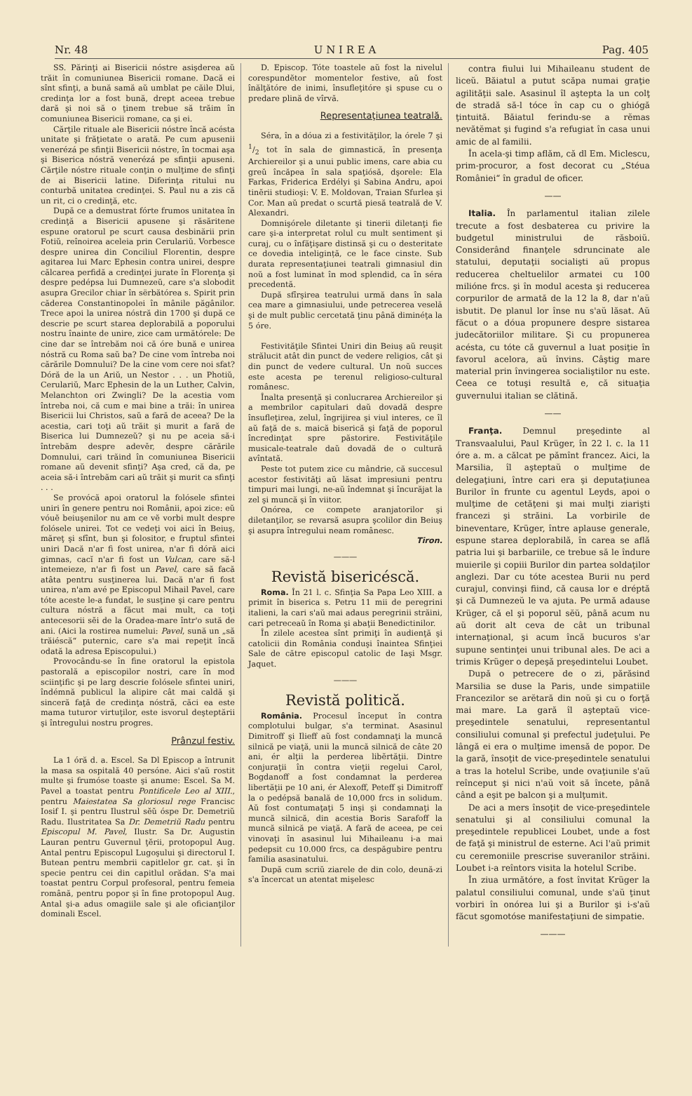Nr. 48 U N I R E A Pag. 405
SS. Părinţi ai Bisericii nóstre asişderea aŭ trăit în comuniunea Bisericii romane. Dacă ei sînt sfinţi, a bună samă aŭ umblat pe căile Dlui, credinţa lor a fost bună, drept aceea trebue dară şi noi să o ţinem trebue să trăim în comuniunea Bisericii romane, ca şi ei.
Cărţile rituale ale Bisericii nóstre încă acésta unitate şi frăţietate o arată. Pe cum apusenii venerézá pe sfinţii Bisericii nóstre, în tocmai aşa şi Biserica nóstră venerézá pe sfinţii apuseni. Cărţile nóstre rituale conţin o mulţime de sfinţi de ai Bisericii latine. Diferinţa ritului nu conturbă unitatea credinţei. S. Paul nu a zis că un rit, ci o credinţă, etc.
După ce a demustrat fórte frumos unitatea în credinţă a Bisericii apusene şi răsăritene espune oratorul pe scurt causa desbinării prin Fotiŭ, reînoirea aceleia prin Cerulariŭ. Vorbesce despre unirea din Conciliul Florentin, despre agitarea lui Marc Ephesin contra unirei, despre călcarea perfidă a credinţei jurate în Florenţa şi despre pedépsa lui Dumnezeŭ, care s'a slobodit asupra Grecilor chiar în sërbătórea s. Spirit prin căderea Constantinopolei în mânile păgânilor. Trece apoi la unirea nóstră din 1700 şi după ce descrie pe scurt starea deplorabilă a poporului nostru înainte de unire, zice cam următórele: De cine dar se întrebăm noi că óre bună e unirea nóstră cu Roma saŭ ba? De cine vom întreba noi cărările Domnului? De la cine vom cere noi sfat? Dóră de la un Ariŭ, un Nestor . . . un Photiŭ, Cerulariŭ, Marc Ephesin de la un Luther, Calvin, Melanchton ori Zwingli? De la acestia vom întreba noi, că cum e mai bine a trăi: în unirea Bisericii lui Christos, saŭ a fară de aceea? De la acestia, cari toţi aŭ trăit şi murit a fară de Biserica lui Dumnezeŭ? şi nu pe aceia să-i întrebăm despre adevěr, despre cărările Domnului, cari trăind în comuniunea Bisericii romane aŭ devenit sfinţi? Aşa cred, că da, pe aceia să-i întrebăm cari aŭ trăit şi murit ca sfinţi . . .
Se provócă apoi oratorul la folósele sfintei uniri în genere pentru noi Românii, apoi zice: eŭ vóuĕ beiuşenilor nu am ce vĕ vorbi mult despre folósele unirei. Tot ce vedeţi voi aici în Beiuş, măreţ şi sfînt, bun şi folositor, e fruptul sfintei uniri Dacă n'ar fi fost unirea, n'ar fi dóră aici gimnas, cacĭ n'ar fi fost un Vulcan, care să-l intemeieze, n'ar fi fost un Pavel, care să facă atâta pentru susţinerea lui. Dacă n'ar fi fost unirea, n'am avé pe Episcopul Mihail Pavel, care tóte aceste le-a fundat, le susţine şi care pentru cultura nóstră a făcut mai mult, ca toţi antecesorii sĕi de la Oradea-mare într'o sută de ani. (Aici la rostirea numelui: Pavel, sună un „să trăiéscă“ puternic, care s'a mai repeţit încă odată la adresa Episcopului.)
Provocându-se în fine oratorul la epistola pastorală a episcopilor nostri, care în mod sciinţific şi pe larg descrie folósele sfintei uniri, îndémnă publicul la alipire cât mai caldă şi sinceră faţă de credinţa nóstră, căci ea este mama tuturor virtuţilor, este isvorul deşteptării şi întregului nostru progres.
Prânzul festiv.
La 1 óră d. a. Escel. Sa Dl Episcop a întrunit la masa sa ospitală 40 persóne. Aici s'aŭ rostit multe şi frumóse toaste şi anume: Escel. Sa M. Pavel a toastat pentru Pontificele Leo al XIII., pentru Maiestatea Sa gloriosul rege Francisc Iosif I. şi pentru Ilustrul sĕŭ óspe Dr. Demetriŭ Radu. Ilustritatea Sa Dr. Demetriŭ Radu pentru Episcopul M. Pavel, Ilustr. Sa Dr. Augustin Lauran pentru Guvernul ţĕrii, protopopul Aug. Antal pentru Episcopul Lugoşului şi directorul I. Butean pentru membrii capitlelor gr. cat. şi în specie pentru cei din capitlul orădan. S'a mai toastat pentru Corpul profesoral, pentru femeia română, pentru popor şi în fine protopopul Aug. Antal şi-a adus omagiile sale şi ale oficianţilor dominali Escel.
D. Episcop. Tóte toastele aŭ fost la nivelul corespundĕtor momentelor festive, aŭ fost înălţătóre de inimi, însufleţitóre şi spuse cu o predare plină de vîrvă.
Representaţiunea teatrală.
Séra, în a dóua zi a festivităţilor, la órele 7 şi 1/2 tot în sala de gimnastică, în presenţa Archiereilor şi a unui public imens, care abia cu greŭ încăpea în sala spaţiósă, dşorele: Ela Farkas, Friderica Erdélyi şi Sabina Andru, apoi tinĕrii studioşi: V. E. Moldovan, Traian Sfurlea şi Cor. Man aŭ predat o scurtă piesă teatrală de V. Alexandri.
Domnişórele diletante şi tinerii diletanţi fie care şi-a interpretat rolul cu mult sentiment şi curaj, cu o înfăţişare distinsă şi cu o desteritate ce dovedia inteligință, ce le face cinste. Sub durata representaţiunei teatrali gimnasiul din noŭ a fost luminat în mod splendid, ca în séra precedentă.
După sfîrşirea teatrului urmă dans în sala cea mare a gimnasiului, unde petrecerea veselă şi de mult public cercetată ţinu până diminéţa la 5 óre.
Festivităţile Sfintei Uniri din Beiuş aŭ reuşit strălucit atât din punct de vedere religios, cât şi din punct de vedere cultural. Un noŭ succes este acesta pe terenul religioso-cultural românesc.
Înalta presenţă şi conlucrarea Archiereilor şi a membrilor capitulari daŭ dovadă despre însufleţirea, zelul, îngrijirea şi viul interes, ce îl aŭ faţă de s. maică biserică şi faţă de poporul încredinţat spre păstorire. Festivităţile musicale-teatrale daŭ dovadă de o cultură avîntată.
Peste tot putem zice cu mândrie, că succesul acestor festivităţi aŭ lăsat impresiuni pentru timpuri mai lungi, ne-aŭ îndemnat şi încurăjat la zel şi muncă şi în viitor.
Onórea, ce compete aranjatorilor şi diletanţilor, se revarsă asupra şcolilor din Beiuş şi asupra întregului neam românesc.
Tiron.
———
Revistă bisericéscă.
Roma. În 21 l. c. Sfinţia Sa Papa Leo XIII. a primit în biserica s. Petru 11 mii de peregrini italieni, la cari s'aŭ mai adaus peregrinii străini, cari petreceaŭ în Roma şi abaţii Benedictinilor.
În zilele acestea sînt primiţi în audienţă şi catolicii din România conduşi înaintea Sfinţiei Sale de către episcopul catolic de Iaşi Msgr. Jaquet.
———
Revistă politică.
România. Procesul început în contra complotului bulgar, s'a terminat. Asasinul Dimitroff şi Ilieff aŭ fost condamnaţi la muncă silnică pe viaţă, unii la muncă silnică de câte 20 ani, ér alţii la perderea libĕrtăţii. Dintre conjuraţii în contra vieţii regelui Carol, Bogdanoff a fost condamnat la perderea libertăţii pe 10 ani, ér Alexoff, Peteff şi Dimitroff la o pedépsă banală de 10,000 frcs in solidum. Aŭ fost contumaţaţi 5 inşi şi condamnaţi la muncă silnică, din acestia Boris Sarafoff la muncă silnică pe viaţă. A fară de aceea, pe cei vinovaţi în asasinul lui Mihaileanu i-a mai pedepsit cu 10.000 frcs, ca despăgubire pentru familia asasinatului.
După cum scriŭ ziarele de din colo, deună-zi s'a încercat un atentat mişelesc
contra fiului lui Mihaileanu student de liceŭ. Băiatul a putut scăpa numai graţie agilităţii sale. Asasinul îl aştepta la un colţ de stradă să-l tóce în cap cu o ghiógă ţintuită. Băiatul ferindu-se a rĕmas nevătĕmat şi fugind s'a refugiat în casa unui amic de al familii.
În acela-şi timp aflăm, că dl Em. Miclescu, prim-procuror, a fost decorat cu „Stéua României“ în gradul de oficer.
——
Italia. În parlamentul italian zilele trecute a fost desbaterea cu privire la budgetul ministrului de răsboiŭ. Considerând finanţele sdruncinate ale statului, deputaţii socialişti aŭ propus reducerea cheltuelilor armatei cu 100 milióne frcs. şi în modul acesta şi reducerea corpurilor de armată de la 12 la 8, dar n'aŭ isbutit. De planul lor înse nu s'aŭ lăsat. Aŭ făcut o a dóua propunere despre sistarea judecătoriilor militare. Şi cu propunerea acésta, cu tóte că guvernul a luat posiţie în favorul acelora, aŭ învins. Câştig mare material prin învingerea socialiştilor nu este. Ceea ce totuşi resultă e, că situaţia guvernului italian se clătină.
——
Franţa. Demnul preşedinte al Transvaalului, Paul Krüger, în 22 l. c. la 11 óre a. m. a călcat pe pămînt francez. Aici, la Marsilia, îl aşteptaŭ o mulţime de delegaţiuni, între cari era şi deputaţiunea Burilor în frunte cu agentul Leyds, apoi o mulţime de cetăţeni şi mai mulţi ziarişti francezi şi străini. La vorbirile de bineventare, Krüger, între aplause generale, espune starea deplorabilă, în carea se află patria lui şi barbariile, ce trebue să le îndure muierile şi copiii Burilor din partea soldaţilor anglezi. Dar cu tóte acestea Burii nu perd curajul, convinşi fiind, că causa lor e dréptă şi că Dumnezeŭ le va ajuta. Pe urmă adause Krüger, că el şi poporul sĕŭ, până acum nu aŭ dorit alt ceva de cât un tribunal internaţional, şi acum încă bucuros s'ar supune sentinţei unui tribunal ales. De aci a trimis Krüger o depeşă preşedintelui Loubet.
După o petrecere de o zi, părăsind Marsilia se duse la Paris, unde simpatiile Francezilor se arĕtară din noŭ şi cu o forţă mai mare. La gară îl aşteptaŭ vice-preşedintele senatului, representantul consiliului comunal şi prefectul judeţului. Pe lângă ei era o mulţime imensă de popor. De la gară, însoţit de vice-preşedintele senatului a tras la hotelul Scribe, unde ovaţiunile s'aŭ reînceput şi nici n'aŭ voit să încete, până când a eşit pe balcon şi a mulţumit.
De aci a mers însoţit de vice-preşedintele senatului şi al consiliului comunal la preşedintele republicei Loubet, unde a fost de faţă şi ministrul de esterne. Aci l'aŭ primit cu ceremoniile prescrise suveranilor străini. Loubet i-a reîntors visita la hotelul Scribe.
În ziua următóre, a fost învitat Krüger la palatul consiliului comunal, unde s'aŭ ţinut vorbiri în onórea lui şi a Burilor şi i-s'aŭ făcut sgomotóse manifestaţiuni de simpatie.
———